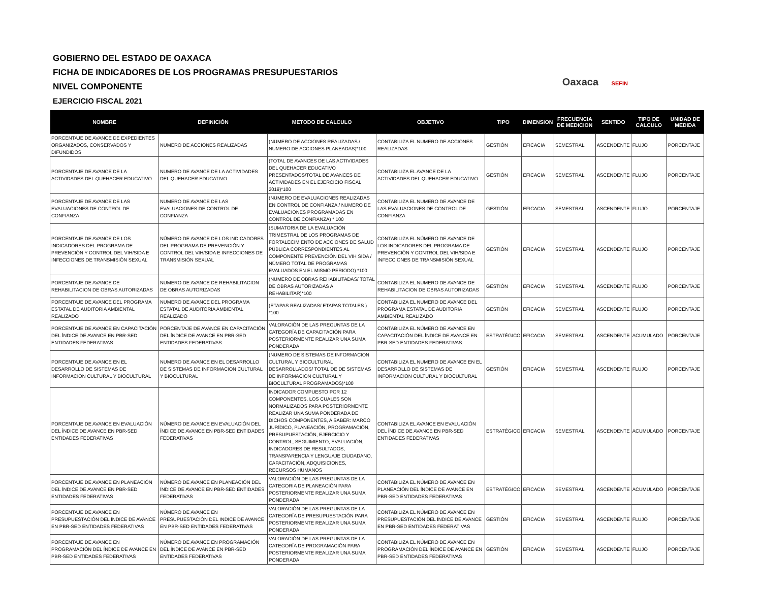Oaxaca SEFIN
GOBIERNO DEL ESTADO DE OAXACA
FICHA DE INDICADORES DE LOS PROGRAMAS PRESUPUESTARIOS
NIVEL COMPONENTE
EJERCICIO FISCAL 2021
| NOMBRE | DEFINICIÓN | METODO DE CALCULO | OBJETIVO | TIPO | DIMENSION | FRECUENCIA DE MEDICION | SENTIDO | TIPO DE CALCULO | UNIDAD DE MEDIDA |
| --- | --- | --- | --- | --- | --- | --- | --- | --- | --- |
| PORCENTAJE DE AVANCE DE EXPEDIENTES ORGANIZADOS, CONSERVADOS Y DIFUNDIDOS | NUMERO DE ACCIONES REALIZADAS | (NUMERO DE ACCIONES REALIZADAS / NUMERO DE ACCIONES PLANEADAS)*100 | CONTABILIZA EL NUMERO DE ACCIONES REALIZADAS | GESTIÓN | EFICACIA | SEMESTRAL | ASCENDENTE | FLUJO | PORCENTAJE |
| PORCENTAJE DE AVANCE DE LA ACTIVIDADES DEL QUEHACER EDUCATIVO | NUMERO DE AVANCE DE LA ACTIVIDADES DEL QUEHACER EDUCATIVO | (TOTAL DE AVANCES DE LAS ACTIVIDADES DEL QUEHACER EDUCATIVO PRESENTADOS/TOTAL DE AVANCES DE ACTIVIDADES EN EL EJERCICIO FISCAL 2019)*100 | CONTABILIZA EL AVANCE DE LA ACTIVIDADES DEL QUEHACER EDUCATIVO | GESTIÓN | EFICACIA | SEMESTRAL | ASCENDENTE | FLUJO | PORCENTAJE |
| PORCENTAJE DE AVANCE DE LAS EVALUACIONES DE CONTROL DE CONFIANZA | NUMERO DE AVANCE DE LAS EVALUACIONES DE CONTROL DE CONFIANZA | (NUMERO DE EVALUACIONES REALIZADAS EN CONTROL DE CONFIANZA / NUMERO DE EVALUACIONES PROGRAMADAS EN CONTROL DE CONFIANZA) * 100 | CONTABILIZA EL NUMERO DE AVANCE DE LAS EVALUACIONES DE CONTROL DE CONFIANZA | GESTIÓN | EFICACIA | SEMESTRAL | ASCENDENTE | FLUJO | PORCENTAJE |
| PORCENTAJE DE AVANCE DE LOS INDICADORES DEL PROGRAMA DE PREVENCIÓN Y CONTROL DEL VIH/SIDA E INFECCIONES DE TRANSMISIÓN SEXUAL | NÚMERO DE AVANCE DE LOS INDICADORES DEL PROGRAMA DE PREVENCIÓN Y CONTROL DEL VIH/SIDA E INFECCIONES DE TRANSMISIÓN SEXUAL | (SUMATORIA DE LA EVALUACIÓN TRIMESTRAL DE LOS PROGRAMAS DE FORTALECIMIENTO DE ACCIONES DE SALUD PÚBLICA CORRESPONDIENTES AL COMPONENTE PREVENCIÓN DEL VIH SIDA / NÚMERO TOTAL DE PROGRAMAS EVALUADOS EN EL MISMO PERIODO) *100 | CONTABILIZA EL NÚMERO DE AVANCE DE LOS INDICADORES DEL PROGRAMA DE PREVENCIÓN Y CONTROL DEL VIH/SIDA E INFECCIONES DE TRANSMISIÓN SEXUAL | GESTIÓN | EFICACIA | SEMESTRAL | ASCENDENTE | FLUJO | PORCENTAJE |
| PORCENTAJE DE AVANCE DE REHABILITACION DE OBRAS AUTORIZADAS | NUMERO DE AVANCE DE REHABILITACION DE OBRAS AUTORIZADAS | (NUMERO DE OBRAS REHABILITADAS/ TOTAL DE OBRAS AUTORIZADAS A REHABILITAR)*100 | CONTABILIZA EL NUMERO DE AVANCE DE REHABILITACION DE OBRAS AUTORIZADAS | GESTIÓN | EFICACIA | SEMESTRAL | ASCENDENTE | FLUJO | PORCENTAJE |
| PORCENTAJE DE AVANCE DEL PROGRAMA ESTATAL DE AUDITORIA AMBIENTAL REALIZADO | NUMERO DE AVANCE DEL PROGRAMA ESTATAL DE AUDITORIA AMBIENTAL REALIZADO | (ETAPAS REALIZADAS/ ETAPAS TOTALES ) *100 | CONTABILIZA EL NUMERO DE AVANCE DEL PROGRAMA ESTATAL DE AUDITORIA AMBIENTAL REALIZADO | GESTIÓN | EFICACIA | SEMESTRAL | ASCENDENTE | FLUJO | PORCENTAJE |
| PORCENTAJE DE AVANCE EN CAPACITACIÓN DEL ÍNDICE DE AVANCE EN PBR-SED ENTIDADES FEDERATIVAS | PORCENTAJE DE AVANCE EN CAPACITACIÓN DEL ÍNDICE DE AVANCE EN PBR-SED ENTIDADES FEDERATIVAS | VALORACIÓN DE LAS PREGUNTAS DE LA CATEGORÍA DE CAPACITACIÓN PARA POSTERIORMENTE REALIZAR UNA SUMA PONDERADA | CONTABILIZA EL NÚMERO DE AVANCE EN CAPACITACIÓN DEL ÍNDICE DE AVANCE EN PBR-SED ENTIDADES FEDERATIVAS | ESTRATÉGICO | EFICACIA | SEMESTRAL | ASCENDENTE | ACUMULADO | PORCENTAJE |
| PORCENTAJE DE AVANCE EN EL DESARROLLO DE SISTEMAS DE INFORMACION CULTURAL Y BIOCULTURAL | NUMERO DE AVANCE EN EL DESARROLLO DE SISTEMAS DE INFORMACION CULTURAL Y BIOCULTURAL | (NUMERO DE SISTEMAS DE INFORMACION CULTURAL Y BIOCULTURAL DESARROLLADOS/ TOTAL DE DE SISTEMAS DE INFORMACION CULTURAL Y BIOCULTURAL PROGRAMADOS)*100 | CONTABILIZA EL NUMERO DE AVANCE EN EL DESARROLLO DE SISTEMAS DE INFORMACION CULTURAL Y BIOCULTURAL | GESTIÓN | EFICACIA | SEMESTRAL | ASCENDENTE | FLUJO | PORCENTAJE |
| PORCENTAJE DE AVANCE EN EVALUACIÓN DEL ÍNDICE DE AVANCE EN PBR-SED ENTIDADES FEDERATIVAS | NÚMERO DE AVANCE EN EVALUACIÓN DEL ÍNDICE DE AVANCE EN PBR-SED ENTIDADES FEDERATIVAS | INDICADOR COMPUESTO POR 12 COMPONENTES, LOS CUALES SON NORMALIZADOS PARA POSTERIORMENTE REALIZAR UNA SUMA PONDERADA DE DICHOS COMPONENTES, A SABER: MARCO JURÍDICO, PLANEACIÓN, PROGRAMACIÓN, PRESUPUESTACIÓN, EJERCICIO Y CONTROL, SEGUIMIENTO, EVALUACIÓN, INDICADORES DE RESULTADOS, TRANSPARENCIA Y LENGUAJE CIUDADANO, CAPACITACIÓN, ADQUISICIONES, RECURSOS HUMANOS | CONTABILIZA EL AVANCE EN EVALUACIÓN DEL ÍNDICE DE AVANCE EN PBR-SED ENTIDADES FEDERATIVAS | ESTRATÉGICO | EFICACIA | SEMESTRAL | ASCENDENTE | ACUMULADO | PORCENTAJE |
| PORCENTAJE DE AVANCE EN PLANEACIÓN DEL ÍNDICE DE AVANCE EN PBR-SED ENTIDADES FEDERATIVAS | NÚMERO DE AVANCE EN PLANEACIÓN DEL ÍNDICE DE AVANCE EN PBR-SED ENTIDADES FEDERATIVAS | VALORACIÓN DE LAS PREGUNTAS DE LA CATEGORIA DE PLANEACIÓN PARA POSTERIORMENTE REALIZAR UNA SUMA PONDERADA | CONTABILIZA EL NÚMERO DE AVANCE EN PLANEACIÓN DEL ÍNDICE DE AVANCE EN PBR-SED ENTIDADES FEDERATIVAS | ESTRATÉGICO | EFICACIA | SEMESTRAL | ASCENDENTE | ACUMULADO | PORCENTAJE |
| PORCENTAJE DE AVANCE EN PRESUPUESTACIÓN DEL ÍNDICE DE AVANCE EN PBR-SED ENTIDADES FEDERATIVAS | NÚMERO DE AVANCE EN PRESUPUESTACIÓN DEL INDICE DE AVANCE EN PBR-SED ENTIDADES FEDERATIVAS | VALORACIÓN DE LAS PREGUNTAS DE LA CATEGORÍA DE PRESUPUESTACIÓN PARA POSTERIORMENTE REALIZAR UNA SUMA PONDERADA | CONTABILIZA EL NÚMERO DE AVANCE EN PRESUPUESTACIÓN DEL ÍNDICE DE AVANCE EN PBR-SED ENTIDADES FEDERATIVAS | GESTIÓN | EFICACIA | SEMESTRAL | ASCENDENTE | FLUJO | PORCENTAJE |
| PORCENTAJE DE AVANCE EN PROGRAMACIÓN DEL ÍNDICE DE AVANCE EN PBR-SED ENTIDADES FEDERATIVAS | NÚMERO DE AVANCE EN PROGRAMACIÓN DEL ÍNDICE DE AVANCE EN PBR-SED ENTIDADES FEDERATIVAS | VALORACIÓN DE LAS PREGUNTAS DE LA CATEGORÍA DE PROGRAMACIÓN PARA POSTERIORMENTE REALIZAR UNA SUMA PONDERADA | CONTABILIZA EL NÚMERO DE AVANCE EN PROGRAMACIÓN DEL ÍNDICE DE AVANCE EN PBR-SED ENTIDADES FEDERATIVAS | GESTIÓN | EFICACIA | SEMESTRAL | ASCENDENTE | FLUJO | PORCENTAJE |